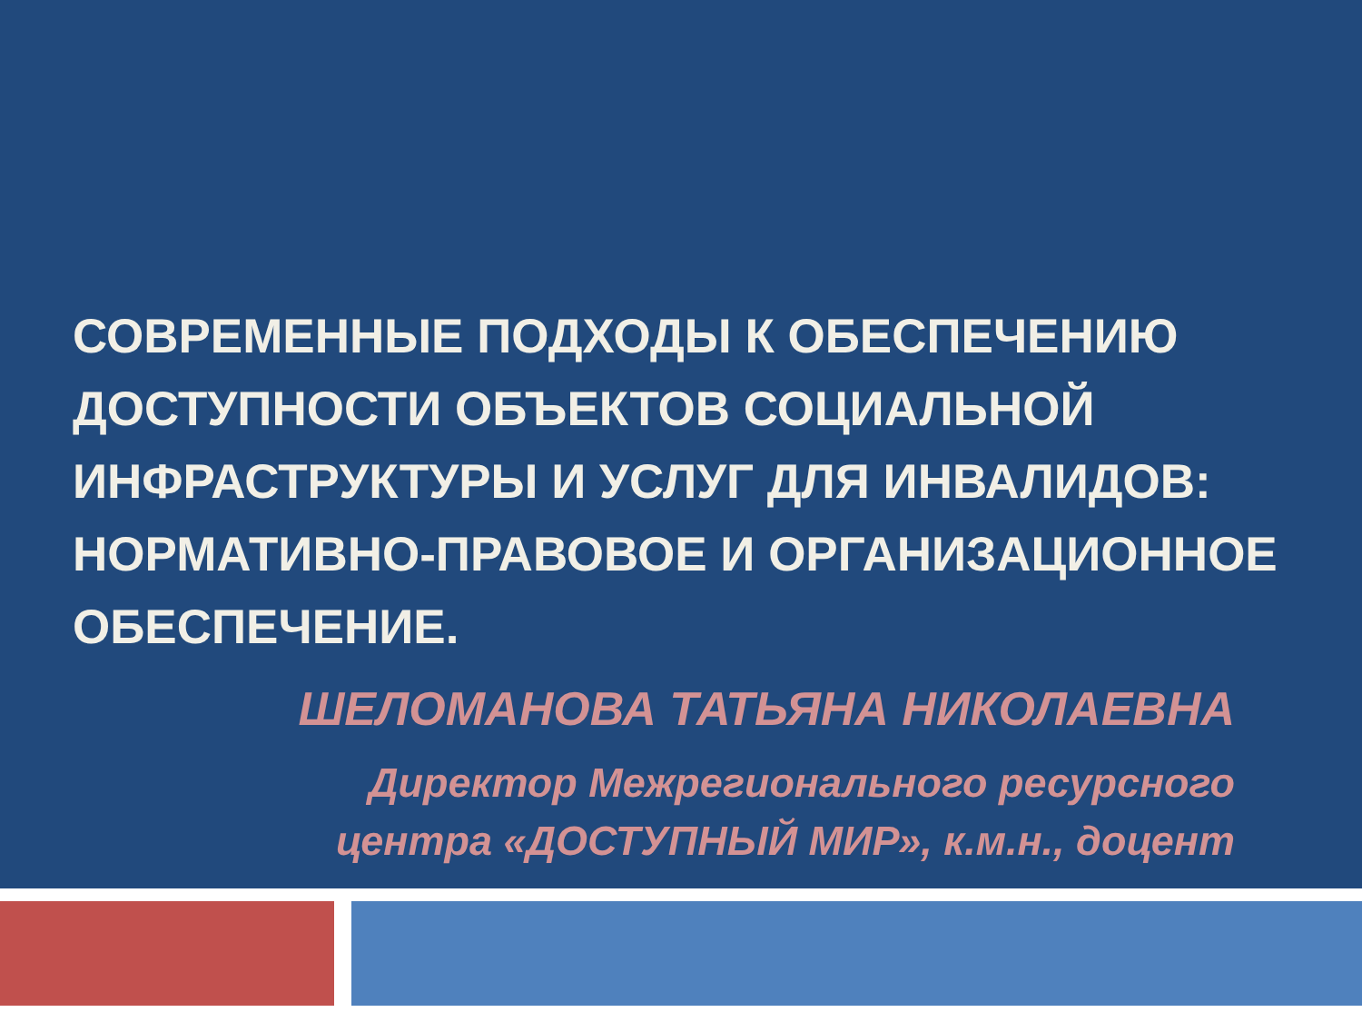СОВРЕМЕННЫЕ ПОДХОДЫ К ОБЕСПЕЧЕНИЮ ДОСТУПНОСТИ ОБЪЕКТОВ СОЦИАЛЬНОЙ ИНФРАСТРУКТУРЫ И УСЛУГ ДЛЯ ИНВАЛИДОВ: НОРМАТИВНО-ПРАВОВОЕ И ОРГАНИЗАЦИОННОЕ ОБЕСПЕЧЕНИЕ.
ШЕЛОМАНОВА ТАТЬЯНА НИКОЛАЕВНА
Директор Межрегионального ресурсного
центра «ДОСТУПНЫЙ МИР», к.м.н., доцент